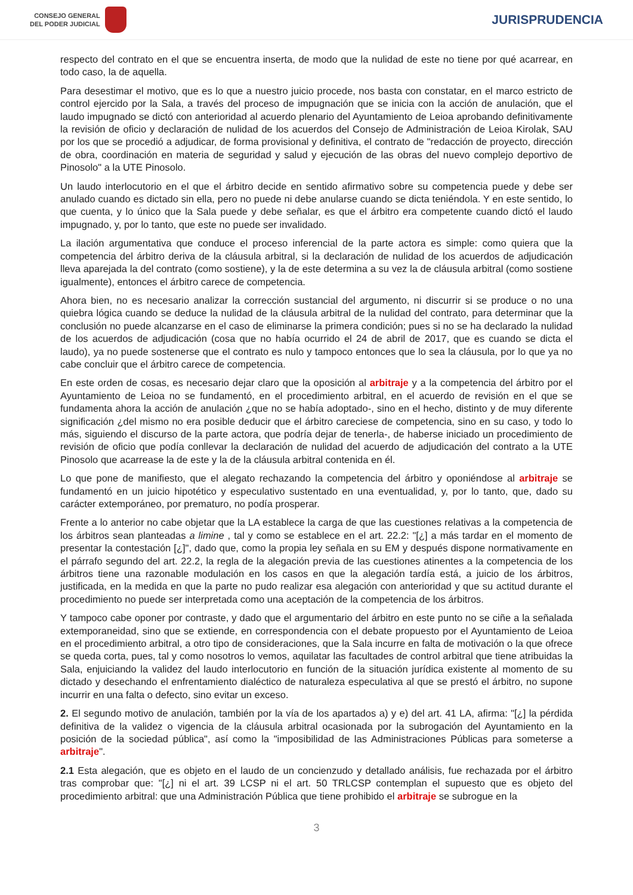CONSEJO GENERAL
DEL PODER JUDICIAL
JURISPRUDENCIA
respecto del contrato en el que se encuentra inserta, de modo que la nulidad de este no tiene por qué acarrear, en todo caso, la de aquella.
Para desestimar el motivo, que es lo que a nuestro juicio procede, nos basta con constatar, en el marco estricto de control ejercido por la Sala, a través del proceso de impugnación que se inicia con la acción de anulación, que el laudo impugnado se dictó con anterioridad al acuerdo plenario del Ayuntamiento de Leioa aprobando definitivamente la revisión de oficio y declaración de nulidad de los acuerdos del Consejo de Administración de Leioa Kirolak, SAU por los que se procedió a adjudicar, de forma provisional y definitiva, el contrato de "redacción de proyecto, dirección de obra, coordinación en materia de seguridad y salud y ejecución de las obras del nuevo complejo deportivo de Pinosolo" a la UTE Pinosolo.
Un laudo interlocutorio en el que el árbitro decide en sentido afirmativo sobre su competencia puede y debe ser anulado cuando es dictado sin ella, pero no puede ni debe anularse cuando se dicta teniéndola. Y en este sentido, lo que cuenta, y lo único que la Sala puede y debe señalar, es que el árbitro era competente cuando dictó el laudo impugnado, y, por lo tanto, que este no puede ser invalidado.
La ilación argumentativa que conduce el proceso inferencial de la parte actora es simple: como quiera que la competencia del árbitro deriva de la cláusula arbitral, si la declaración de nulidad de los acuerdos de adjudicación lleva aparejada la del contrato (como sostiene), y la de este determina a su vez la de cláusula arbitral (como sostiene igualmente), entonces el árbitro carece de competencia.
Ahora bien, no es necesario analizar la corrección sustancial del argumento, ni discurrir si se produce o no una quiebra lógica cuando se deduce la nulidad de la cláusula arbitral de la nulidad del contrato, para determinar que la conclusión no puede alcanzarse en el caso de eliminarse la primera condición; pues si no se ha declarado la nulidad de los acuerdos de adjudicación (cosa que no había ocurrido el 24 de abril de 2017, que es cuando se dicta el laudo), ya no puede sostenerse que el contrato es nulo y tampoco entonces que lo sea la cláusula, por lo que ya no cabe concluir que el árbitro carece de competencia.
En este orden de cosas, es necesario dejar claro que la oposición al arbitraje y a la competencia del árbitro por el Ayuntamiento de Leioa no se fundamentó, en el procedimiento arbitral, en el acuerdo de revisión en el que se fundamenta ahora la acción de anulación ¿que no se había adoptado-, sino en el hecho, distinto y de muy diferente significación ¿del mismo no era posible deducir que el árbitro careciese de competencia, sino en su caso, y todo lo más, siguiendo el discurso de la parte actora, que podría dejar de tenerla-, de haberse iniciado un procedimiento de revisión de oficio que podía conllevar la declaración de nulidad del acuerdo de adjudicación del contrato a la UTE Pinosolo que acarrease la de este y la de la cláusula arbitral contenida en él.
Lo que pone de manifiesto, que el alegato rechazando la competencia del árbitro y oponiéndose al arbitraje se fundamentó en un juicio hipotético y especulativo sustentado en una eventualidad, y, por lo tanto, que, dado su carácter extemporáneo, por prematuro, no podía prosperar.
Frente a lo anterior no cabe objetar que la LA establece la carga de que las cuestiones relativas a la competencia de los árbitros sean planteadas a limine , tal y como se establece en el art. 22.2: "[¿] a más tardar en el momento de presentar la contestación [¿]", dado que, como la propia ley señala en su EM y después dispone normativamente en el párrafo segundo del art. 22.2, la regla de la alegación previa de las cuestiones atinentes a la competencia de los árbitros tiene una razonable modulación en los casos en que la alegación tardía está, a juicio de los árbitros, justificada, en la medida en que la parte no pudo realizar esa alegación con anterioridad y que su actitud durante el procedimiento no puede ser interpretada como una aceptación de la competencia de los árbitros.
Y tampoco cabe oponer por contraste, y dado que el argumentario del árbitro en este punto no se ciñe a la señalada extemporaneidad, sino que se extiende, en correspondencia con el debate propuesto por el Ayuntamiento de Leioa en el procedimiento arbitral, a otro tipo de consideraciones, que la Sala incurre en falta de motivación o la que ofrece se queda corta, pues, tal y como nosotros lo vemos, aquilatar las facultades de control arbitral que tiene atribuidas la Sala, enjuiciando la validez del laudo interlocutorio en función de la situación jurídica existente al momento de su dictado y desechando el enfrentamiento dialéctico de naturaleza especulativa al que se prestó el árbitro, no supone incurrir en una falta o defecto, sino evitar un exceso.
2. El segundo motivo de anulación, también por la vía de los apartados a) y e) del art. 41 LA, afirma: "[¿] la pérdida definitiva de la validez o vigencia de la cláusula arbitral ocasionada por la subrogación del Ayuntamiento en la posición de la sociedad pública", así como la "imposibilidad de las Administraciones Públicas para someterse a arbitraje".
2.1 Esta alegación, que es objeto en el laudo de un concienzudo y detallado análisis, fue rechazada por el árbitro tras comprobar que: "[¿] ni el art. 39 LCSP ni el art. 50 TRLCSP contemplan el supuesto que es objeto del procedimiento arbitral: que una Administración Pública que tiene prohibido el arbitraje se subrogue en la
3